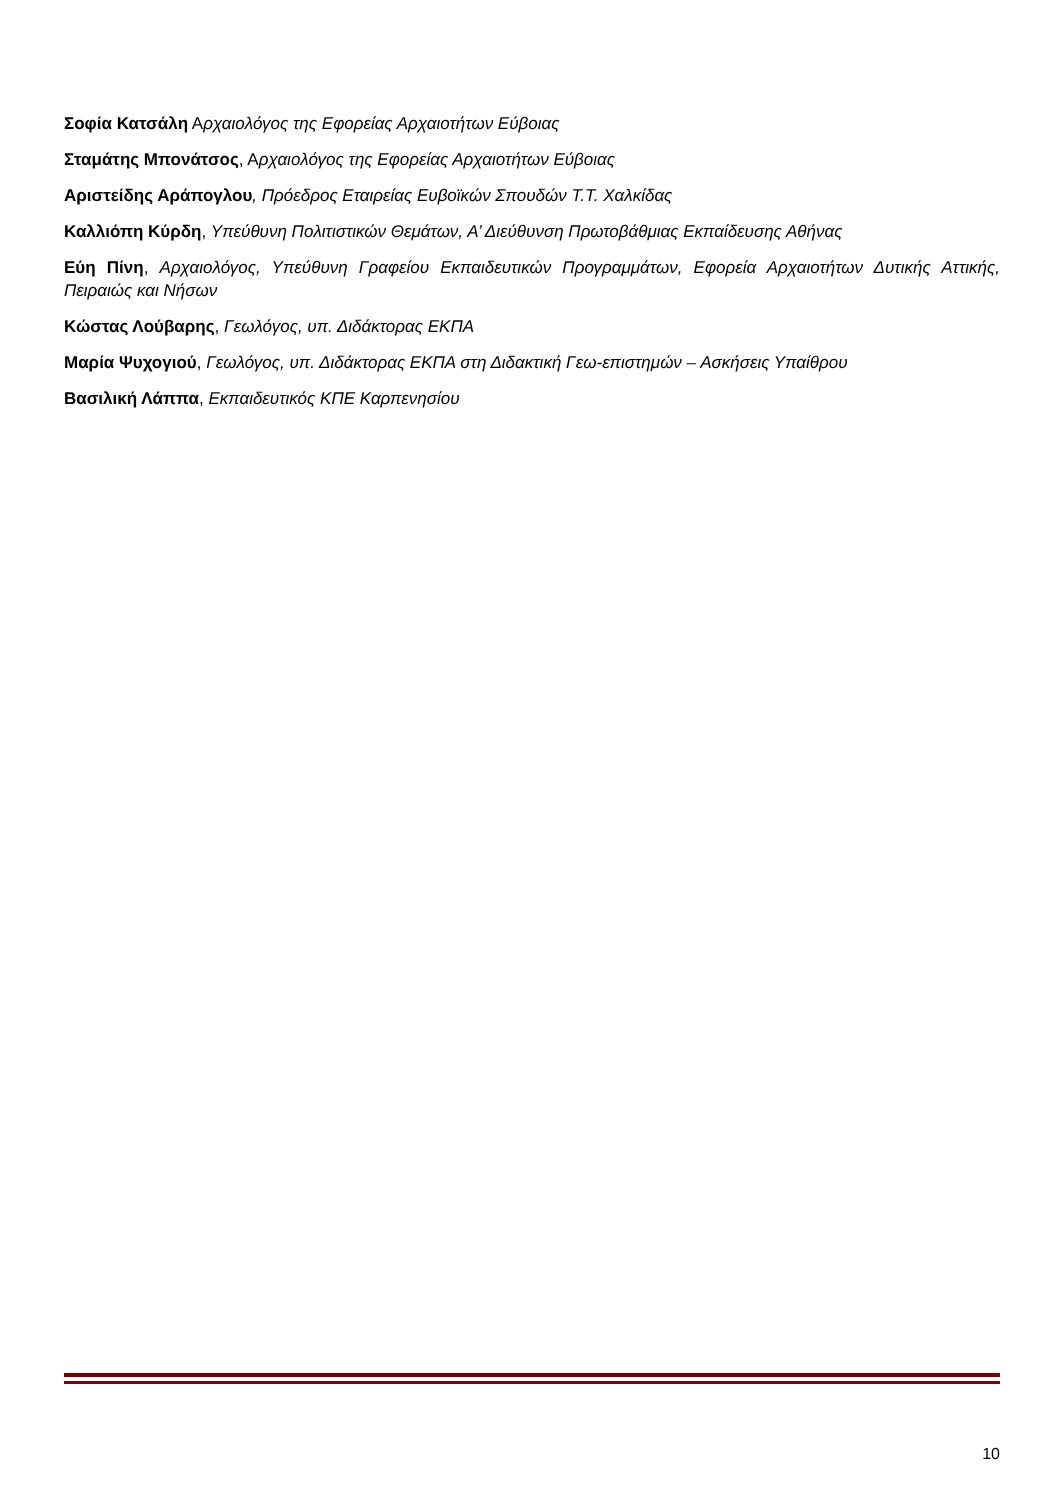Σοφία Κατσάλη Αρχαιολόγος της Εφορείας Αρχαιοτήτων Εύβοιας
Σταμάτης Μπονάτσος, Αρχαιολόγος της Εφορείας Αρχαιοτήτων Εύβοιας
Αριστείδης Αράπογλου, Πρόεδρος Εταιρείας Ευβοϊκών Σπουδών Τ.Τ. Χαλκίδας
Καλλιόπη Κύρδη, Υπεύθυνη Πολιτιστικών Θεμάτων, Α’ Διεύθυνση Πρωτοβάθμιας Εκπαίδευσης Αθήνας
Εύη Πίνη, Αρχαιολόγος, Υπεύθυνη Γραφείου Εκπαιδευτικών Προγραμμάτων, Εφορεία Αρχαιοτήτων Δυτικής Αττικής, Πειραιώς και Νήσων
Κώστας Λούβαρης, Γεωλόγος, υπ. Διδάκτορας ΕΚΠΑ
Μαρία Ψυχογιού, Γεωλόγος, υπ. Διδάκτορας ΕΚΠΑ στη Διδακτική Γεω-επιστημών – Ασκήσεις Υπαίθρου
Βασιλική Λάππα, Εκπαιδευτικός ΚΠΕ Καρπενησίου
10